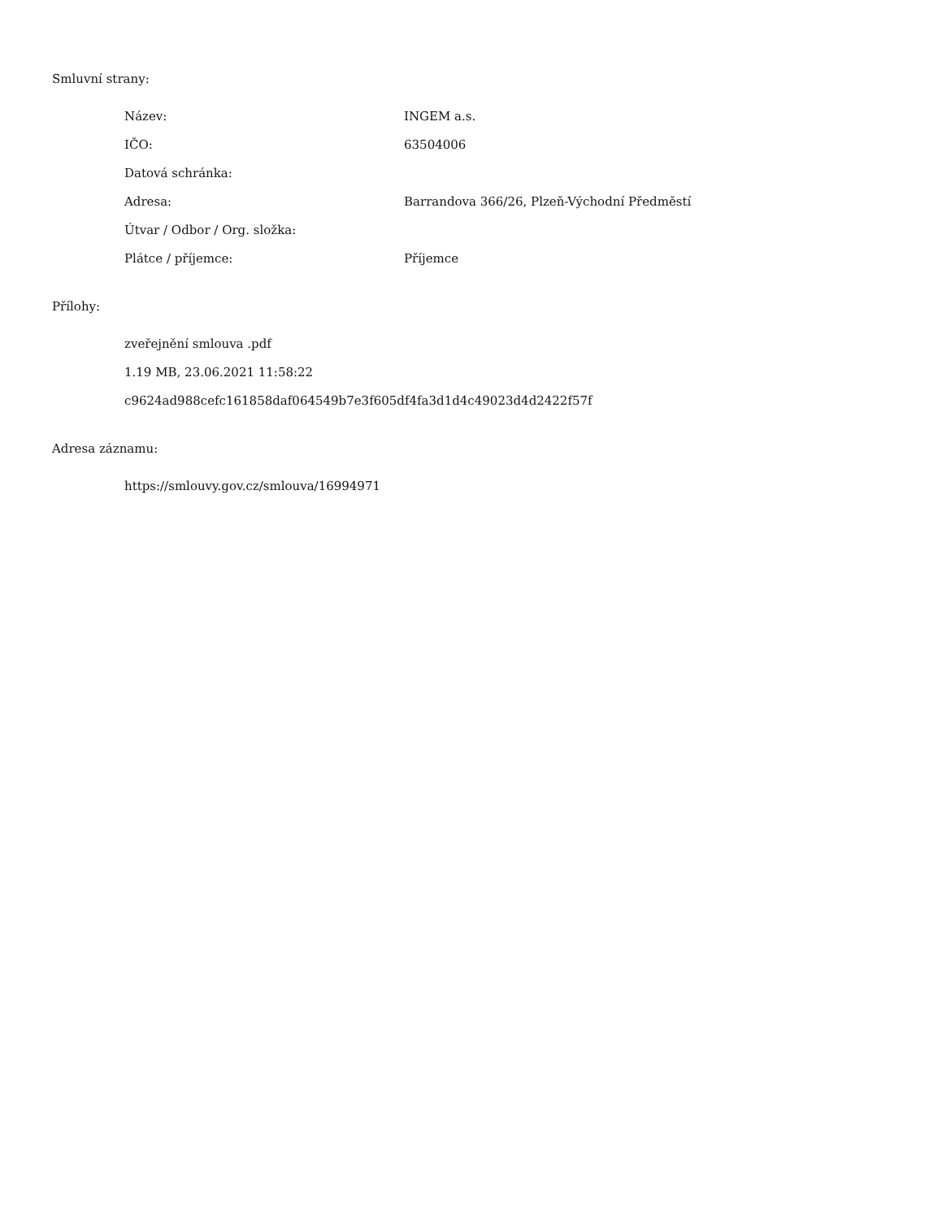Smluvní strany:
| Název: | INGEM a.s. |
| IČO: | 63504006 |
| Datová schránka: | |
| Adresa: | Barrandova 366/26, Plzeň-Východní Předměstí |
| Útvar / Odbor / Org. složka: | |
| Plátce / příjemce: | Příjemce |
Přílohy:
zveřejnění smlouva .pdf
1.19 MB, 23.06.2021 11:58:22
c9624ad988cefc161858daf064549b7e3f605df4fa3d1d4c49023d4d2422f57f
Adresa záznamu:
https://smlouvy.gov.cz/smlouva/16994971